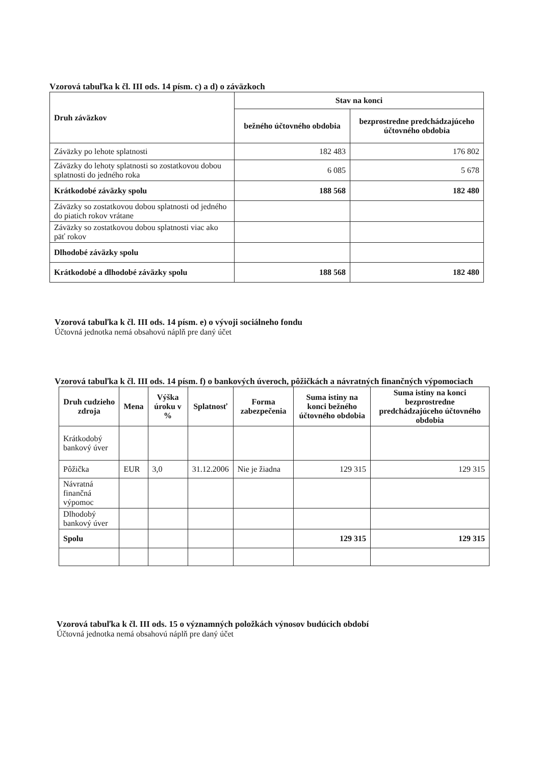Vzorová tabuľka k čl. III ods. 14 písm. c) a d) o záväzkoch
| Druh záväzkov | Stav na konci | |
| --- | --- | --- |
| | bežného účtovného obdobia | bezprostredne predchádzajúceho účtovného obdobia |
| Záväzky po lehote splatnosti | 182 483 | 176 802 |
| Záväzky do lehoty splatnosti so zostatkovou dobou splatnosti do jedného roka | 6 085 | 5 678 |
| Krátkodobé záväzky spolu | 188 568 | 182 480 |
| Záväzky so zostatkovou dobou splatnosti od jedného do piatich rokov vrátane | | |
| Záväzky so zostatkovou dobou splatnosti viac ako päť rokov | | |
| Dlhodobé záväzky spolu | | |
| Krátkodobé a dlhodobé záväzky spolu | 188 568 | 182 480 |
Vzorová tabuľka k čl. III ods. 14 písm. e) o vývoji sociálneho fondu
Účtovná jednotka nemá obsahovú náplň pre daný účet
Vzorová tabuľka k čl. III ods. 14 písm. f) o bankových úveroch, pôžičkách a návratných finančných výpomociach
| Druh cudzieho zdroja | Mena | Výška úroku v % | Splatnosť | Forma zabezpečenia | Suma istiny na konci bežného účtovného obdobia | Suma istiny na konci bezprostredne predchádzajúceho účtovného obdobia |
| --- | --- | --- | --- | --- | --- | --- |
| Krátkodobý bankový úver | | | | | | |
| Pôžička | EUR | 3,0 | 31.12.2006 | Nie je žiadna | 129 315 | 129 315 |
| Návratná finančná výpomoc | | | | | | |
| Dlhodobý bankový úver | | | | | | |
| Spolu | | | | | 129 315 | 129 315 |
Vzorová tabuľka k čl. III ods. 15 o významných položkách výnosov budúcich období
Účtovná jednotka nemá obsahovú náplň pre daný účet